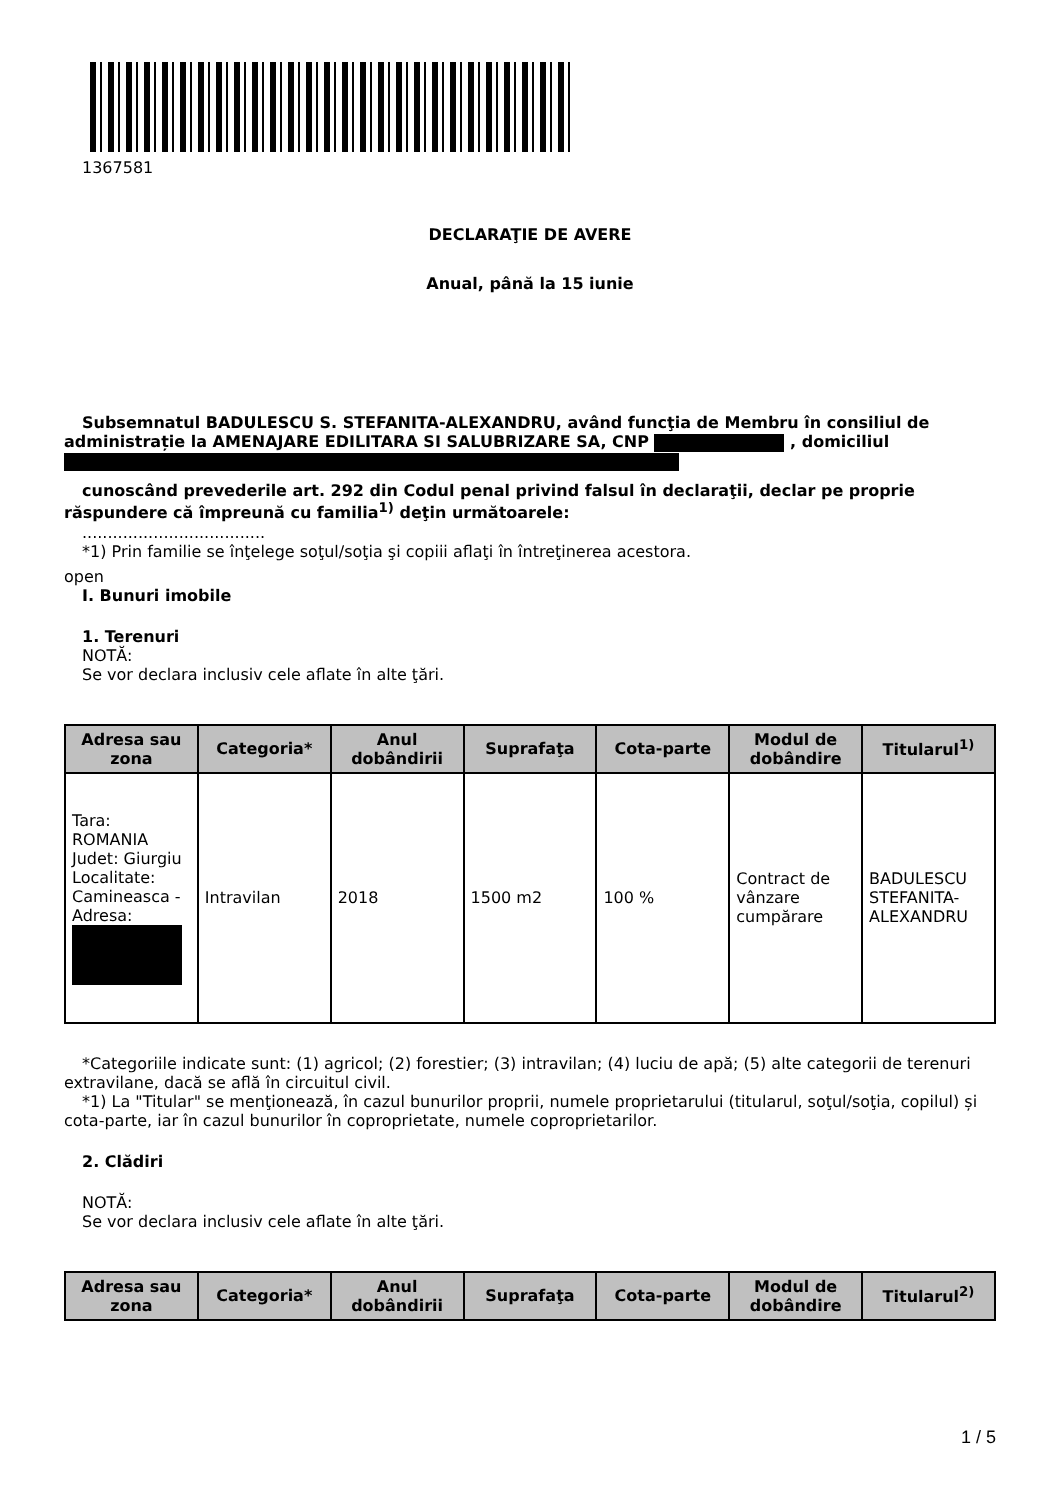1367581
DECLARAŢIE DE AVERE
Anual, până la 15 iunie
Subsemnatul BADULESCU S. STEFANITA-ALEXANDRU, având funcţia de Membru în consiliul de administrație la AMENAJARE EDILITARA SI SALUBRIZARE SA, CNP , domiciliul
cunoscând prevederile art. 292 din Codul penal privind falsul în declaraţii, declar pe proprie răspundere că împreună cu familia<sup>1)</sup> deţin următoarele:
....................................
*1) Prin familie se înţelege soţul/soţia şi copiii aflaţi în întreţinerea acestora.
open
I. Bunuri imobile
1. Terenuri
NOTĂ:
Se vor declara inclusiv cele aflate în alte ţări.
| Adresa sau zona | Categoria* | Anul dobândirii | Suprafaţa | Cota-parte | Modul de dobândire | Titularul<sup>1)</sup> |
| --- | --- | --- | --- | --- | --- | --- |
| Tara: ROMANIA Judet: Giurgiu Localitate: Camineasca - Adresa: | Intravilan | 2018 | 1500 m2 | 100 % | Contract de vânzare cumpărare | BADULESCU STEFANITA-ALEXANDRU |
*Categoriile indicate sunt: (1) agricol; (2) forestier; (3) intravilan; (4) luciu de apă; (5) alte categorii de terenuri extravilane, dacă se află în circuitul civil.
*1) La "Titular" se menţionează, în cazul bunurilor proprii, numele proprietarului (titularul, soţul/soţia, copilul) și cota-parte, iar în cazul bunurilor în coproprietate, numele coproprietarilor.
2. Clădiri
NOTĂ:
Se vor declara inclusiv cele aflate în alte ţări.
| Adresa sau zona | Categoria* | Anul dobândirii | Suprafaţa | Cota-parte | Modul de dobândire | Titularul<sup>2)</sup> |
| --- | --- | --- | --- | --- | --- | --- |
1 / 5